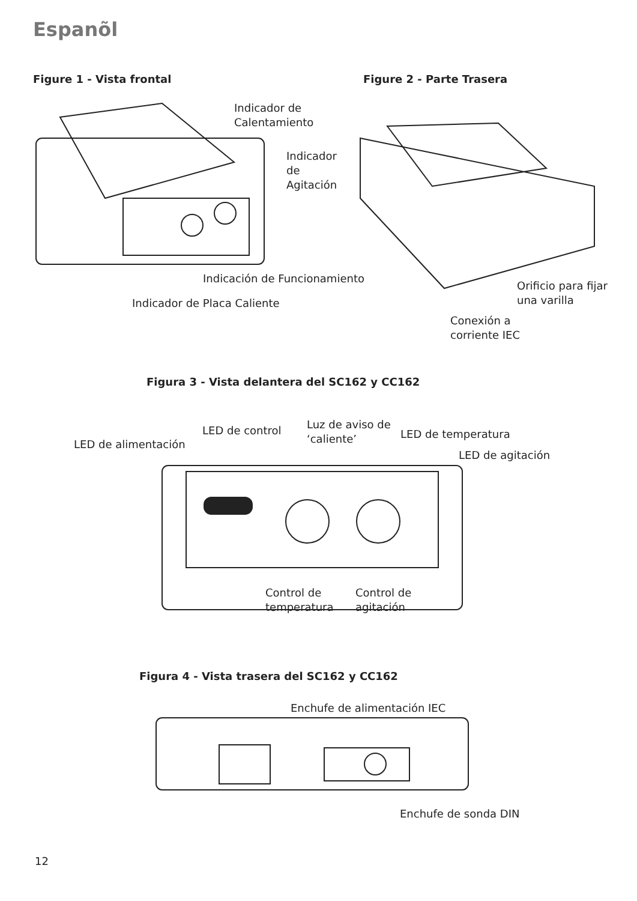Espanõl
Figure 1 - Vista frontal Figure 2 - Parte Trasera
Indicador de
Calentamiento
Indicador
de
Agitación
Indicación de Funcionamiento
Indicador de Placa Caliente
Orificio para fijar
una varilla
Conexión a
corriente IEC
Figura 3 - Vista delantera del SC162 y CC162
LED de alimentación
LED de control
Luz de aviso de
‘caliente’
LED de temperatura
LED de agitación
Control de
temperatura
Control de
agitación
Figura 4 - Vista trasera del SC162 y CC162
Enchufe de alimentación IEC
Enchufe de sonda DIN
12